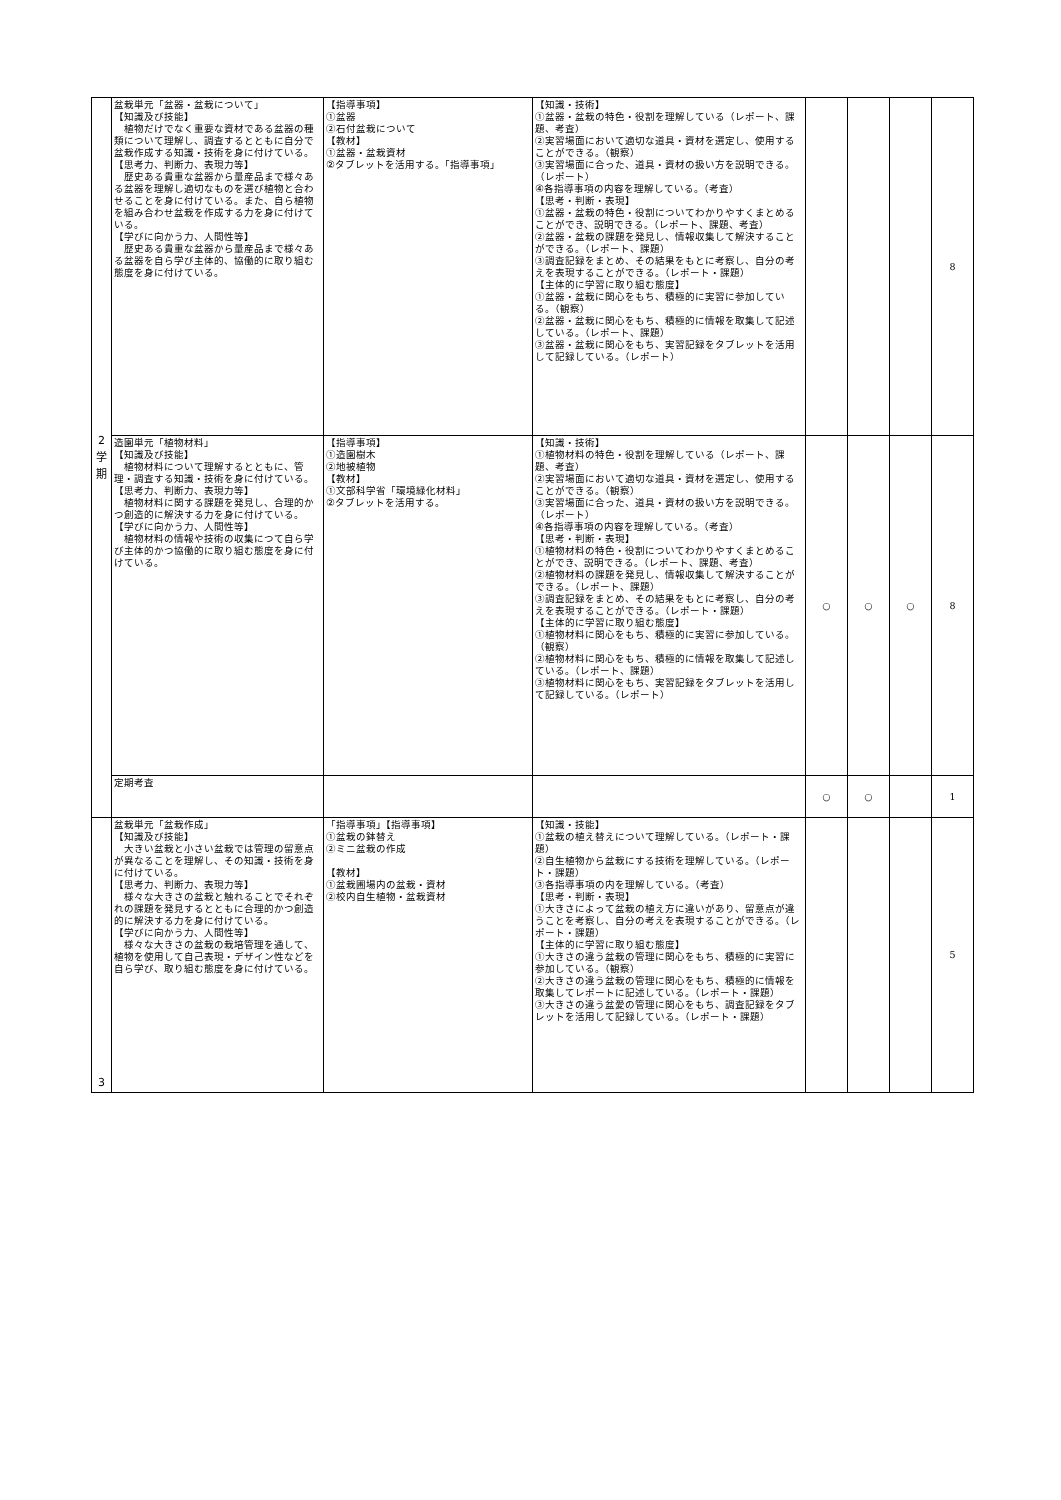| 2 学 期 | 盆栽単元「盆器・盆栽について」 【知識及び技能】 植物だけでなく重要な資材である盆器の種類について理解し、調査するとともに自分で盆栽作成する知識・技術を身に付けている。 【思考力、判断力、表現力等】 歴史ある貴重な盆器から量産品まで様々ある盆器を理解し適切なものを選び植物と合わせることを身に付けている。また、自ら植物を組み合わせ盆栽を作成する力を身に付けている。 【学びに向かう力、人間性等】 歴史ある貴重な盆器から量産品まで様々ある盆器を自ら学び主体的、協働的に取り組む態度を身に付けている。 | 【指導事項】 ①盆器 ②石付盆栽について 【教材】 ①盆器・盆栽資材 ②タブレットを活用する。「指導事項」 | 【知識・技術】 ①盆器・盆栽の特色・役割を理解している（レポート、課題、考査） ②実習場面において適切な道具・資材を選定し、使用することができる。（観察） ③実習場面に合った、道具・資材の扱い方を説明できる。（レポート） ④各指導事項の内容を理解している。（考査） 【思考・判断・表現】 ①盆器・盆栽の特色・役割についてわかりやすくまとめることができ、説明できる。（レポート、課題、考査） ②盆器・盆栽の課題を発見し、情報収集して解決することができる。（レポート、課題） ③調査記録をまとめ、その結果をもとに考察し、自分の考えを表現することができる。（レポート・課題） 【主体的に学習に取り組む態度】 ①盆器・盆栽に関心をもち、積極的に実習に参加している。（観察） ②盆器・盆栽に関心をもち、積極的に情報を取集して記述している。（レポート、課題） ③盆器・盆栽に関心をもち、実習記録をタブレットを活用して記録している。（レポート） | | | | 8 |
| | 造園単元「植物材料」 【知識及び技能】 植物材料について理解するとともに、管理・調査する知識・技術を身に付けている。 【思考力、判断力、表現力等】 植物材料に関する課題を発見し、合理的かつ創造的に解決する力を身に付けている。 【学びに向かう力、人間性等】 植物材料の情報や技術の収集につて自ら学び主体的かつ協働的に取り組む態度を身に付けている。 | 【指導事項】 ①造園樹木 ②地被植物 【教材】 ①文部科学省「環境緑化材料」 ②タブレットを活用する。 | 【知識・技術】 ①植物材料の特色・役割を理解している（レポート、課題、考査） ②実習場面において適切な道具・資材を選定し、使用することができる。（観察） ③実習場面に合った、道具・資材の扱い方を説明できる。（レポート） ④各指導事項の内容を理解している。（考査） 【思考・判断・表現】 ①植物材料の特色・役割についてわかりやすくまとめることができ、説明できる。（レポート、課題、考査） ②植物材料の課題を発見し、情報収集して解決することができる。（レポート、課題） ③調査記録をまとめ、その結果をもとに考察し、自分の考えを表現することができる。（レポート・課題） 【主体的に学習に取り組む態度】 ①植物材料に関心をもち、積極的に実習に参加している。（観察） ②植物材料に関心をもち、積極的に情報を取集して記述している。（レポート、課題） ③植物材料に関心をもち、実習記録をタブレットを活用して記録している。（レポート） | ○ | ○ | ○ | 8 |
| | 定期考査 | | | ○ | ○ | | 1 |
| 3 | 盆栽単元「盆栽作成」 【知識及び技能】 大きい盆栽と小さい盆栽では管理の留意点が異なることを理解し、その知識・技術を身に付けている。 【思考力、判断力、表現力等】 様々な大きさの盆栽と触れることでそれぞれの課題を発見するとともに合理的かつ創造的に解決する力を身に付けている。 【学びに向かう力、人間性等】 様々な大きさの盆栽の栽培管理を通して、植物を使用して自己表現・デザイン性などを自ら学び、取り組む態度を身に付けている。 | 「指導事項」【指導事項】 ①盆栽の鉢替え ②ミニ盆栽の作成 【教材】 ①盆栽圃場内の盆栽・資材 ②校内自生植物・盆栽資材 | 【知識・技能】 ①盆栽の植え替えについて理解している。（レポート・課題） ②自生植物から盆栽にする技術を理解している。（レポート・課題） ③各指導事項の内を理解している。（考査） 【思考・判断・表現】 ①大きさによって盆栽の植え方に違いがあり、留意点が違うことを考察し、自分の考えを表現することができる。（レポート・課題） 【主体的に学習に取り組む態度】 ①大きさの違う盆栽の管理に関心をもち、積極的に実習に参加している。（観察） ②大きさの違う盆栽の管理に関心をもち、積極的に情報を取集してレポートに記述している。（レポート・課題） ③大きさの違う盆愛の管理に関心をもち、調査記録をタブレットを活用して記録している。（レポート・課題） | | | | 5 |